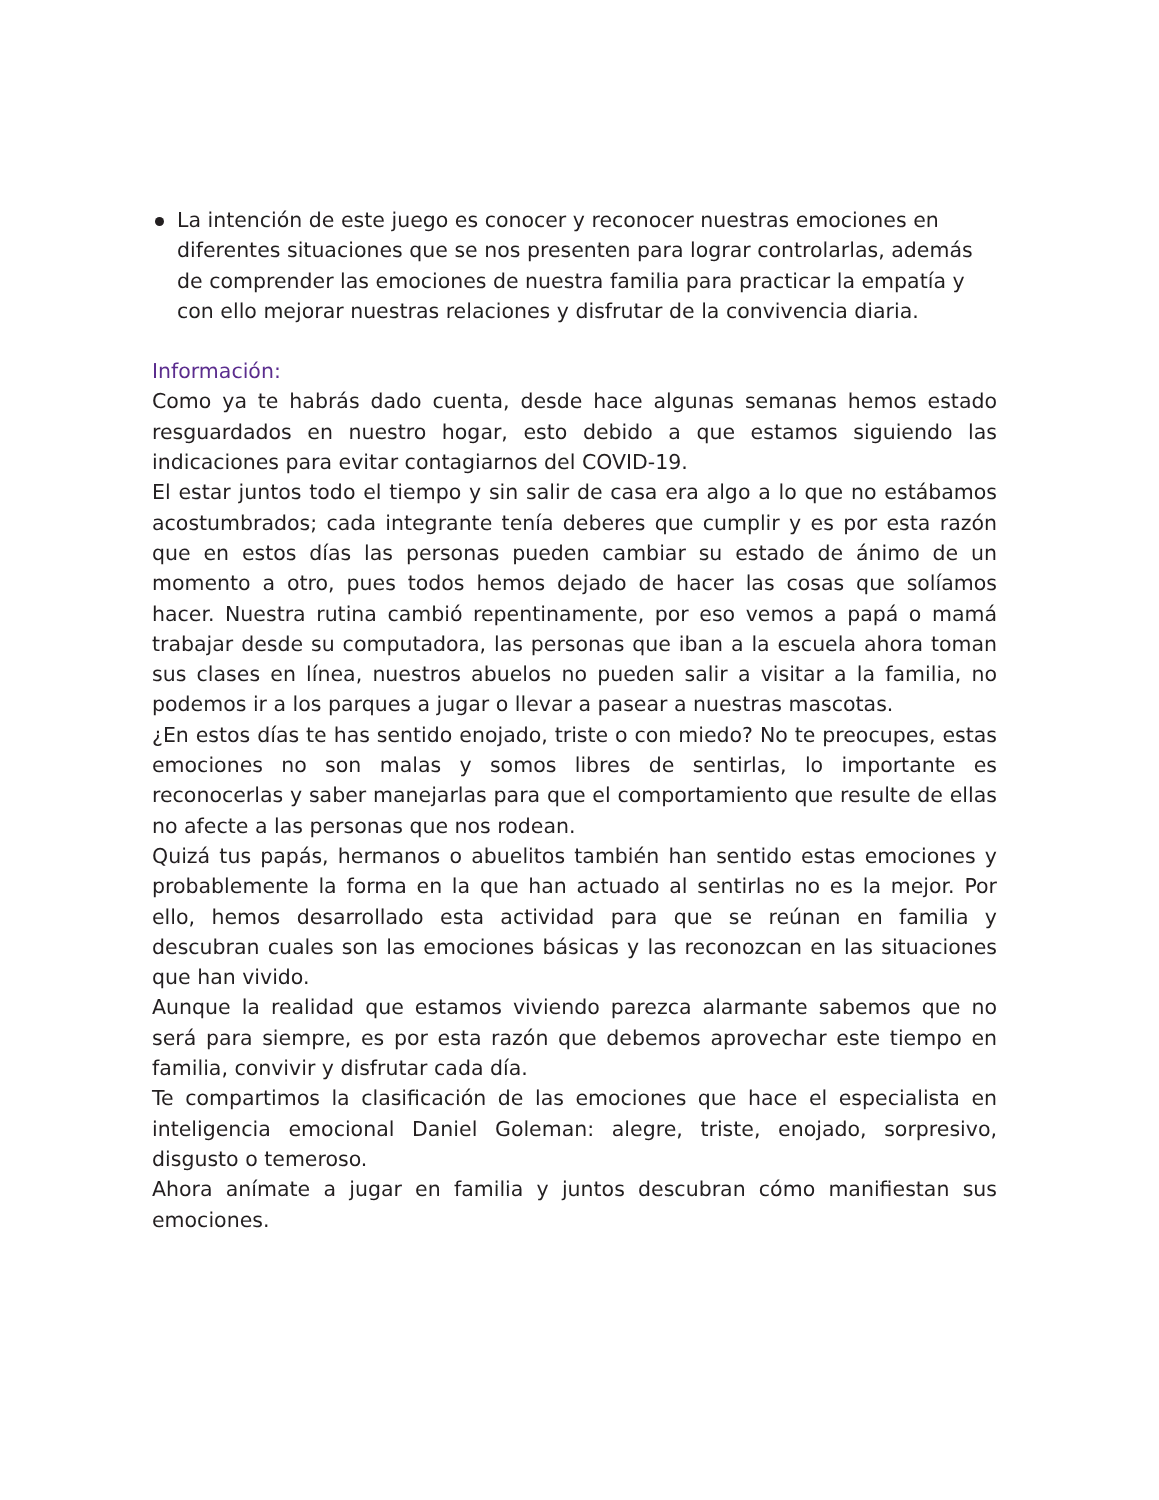La intención de este juego es conocer y reconocer nuestras emociones en diferentes situaciones que se nos presenten para lograr controlarlas, además de comprender las emociones de nuestra familia para practicar la empatía y con ello mejorar nuestras relaciones y disfrutar de la convivencia diaria.
Información:
Como ya te habrás dado cuenta, desde hace algunas semanas hemos estado resguardados en nuestro hogar, esto debido a que estamos siguiendo las indicaciones para evitar contagiarnos del COVID-19.
El estar juntos todo el tiempo y sin salir de casa era algo a lo que no estábamos acostumbrados; cada integrante tenía deberes que cumplir y es por esta razón que en estos días las personas pueden cambiar su estado de ánimo de un momento a otro, pues todos hemos dejado de hacer las cosas que solíamos hacer. Nuestra rutina cambió repentinamente, por eso vemos a papá o mamá trabajar desde su computadora, las personas que iban a la escuela ahora toman sus clases en línea, nuestros abuelos no pueden salir a visitar a la familia, no podemos ir a los parques a jugar o llevar a pasear a nuestras mascotas.
¿En estos días te has sentido enojado, triste o con miedo? No te preocupes, estas emociones no son malas y somos libres de sentirlas, lo importante es reconocerlas y saber manejarlas para que el comportamiento que resulte de ellas no afecte a las personas que nos rodean.
Quizá tus papás, hermanos o abuelitos también han sentido estas emociones y probablemente la forma en la que han actuado al sentirlas no es la mejor. Por ello, hemos desarrollado esta actividad para que se reúnan en familia y descubran cuales son las emociones básicas y las reconozcan en las situaciones que han vivido.
Aunque la realidad que estamos viviendo parezca alarmante sabemos que no será para siempre, es por esta razón que debemos aprovechar este tiempo en familia, convivir y disfrutar cada día.
Te compartimos la clasificación de las emociones que hace el especialista en inteligencia emocional Daniel Goleman: alegre, triste, enojado, sorpresivo, disgusto o temeroso.
Ahora anímate a jugar en familia y juntos descubran cómo manifiestan sus emociones.